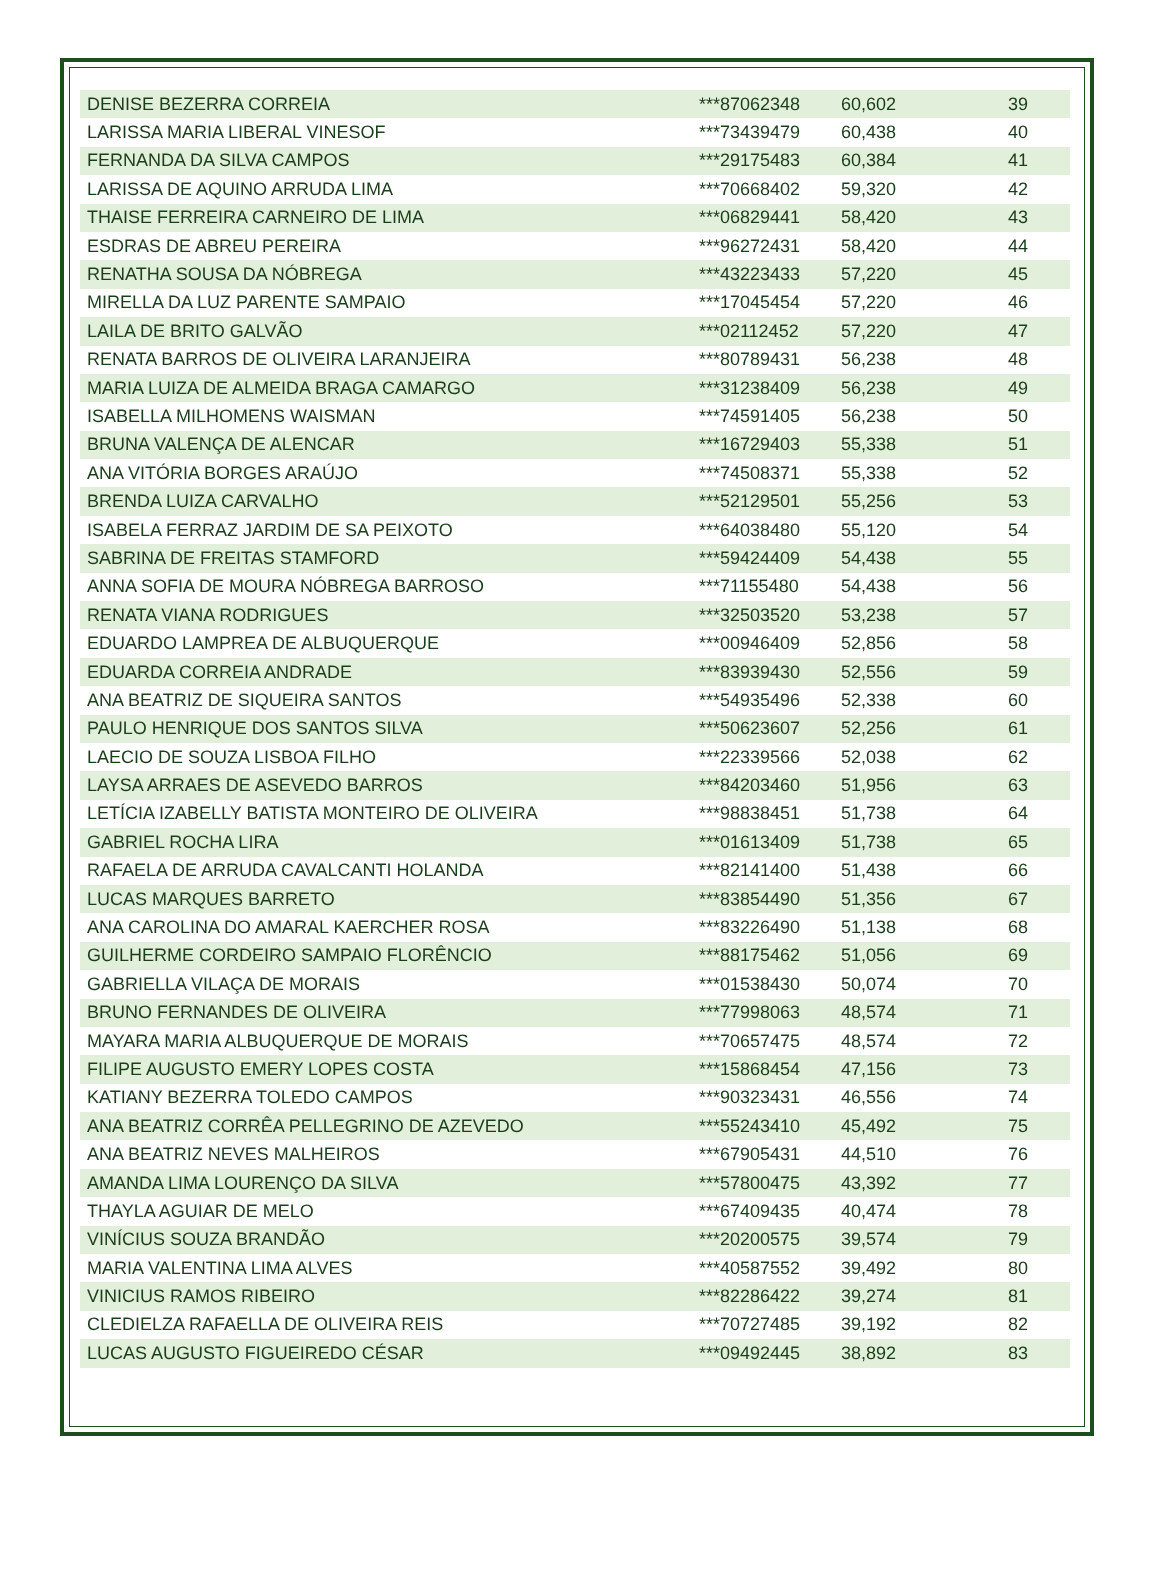| DENISE BEZERRA CORREIA | ***87062348 | 60,602 | 39 |
| LARISSA MARIA LIBERAL VINESOF | ***73439479 | 60,438 | 40 |
| FERNANDA DA SILVA CAMPOS | ***29175483 | 60,384 | 41 |
| LARISSA DE AQUINO ARRUDA LIMA | ***70668402 | 59,320 | 42 |
| THAISE FERREIRA CARNEIRO DE LIMA | ***06829441 | 58,420 | 43 |
| ESDRAS DE ABREU PEREIRA | ***96272431 | 58,420 | 44 |
| RENATHA SOUSA DA NÓBREGA | ***43223433 | 57,220 | 45 |
| MIRELLA DA LUZ PARENTE SAMPAIO | ***17045454 | 57,220 | 46 |
| LAILA DE BRITO GALVÃO | ***02112452 | 57,220 | 47 |
| RENATA BARROS DE OLIVEIRA LARANJEIRA | ***80789431 | 56,238 | 48 |
| MARIA LUIZA DE ALMEIDA BRAGA CAMARGO | ***31238409 | 56,238 | 49 |
| ISABELLA MILHOMENS WAISMAN | ***74591405 | 56,238 | 50 |
| BRUNA VALENÇA DE ALENCAR | ***16729403 | 55,338 | 51 |
| ANA VITÓRIA BORGES ARAÚJO | ***74508371 | 55,338 | 52 |
| BRENDA LUIZA CARVALHO | ***52129501 | 55,256 | 53 |
| ISABELA FERRAZ JARDIM DE SA PEIXOTO | ***64038480 | 55,120 | 54 |
| SABRINA DE FREITAS STAMFORD | ***59424409 | 54,438 | 55 |
| ANNA SOFIA DE MOURA NÓBREGA BARROSO | ***71155480 | 54,438 | 56 |
| RENATA VIANA RODRIGUES | ***32503520 | 53,238 | 57 |
| EDUARDO LAMPREA DE ALBUQUERQUE | ***00946409 | 52,856 | 58 |
| EDUARDA CORREIA ANDRADE | ***83939430 | 52,556 | 59 |
| ANA BEATRIZ DE SIQUEIRA SANTOS | ***54935496 | 52,338 | 60 |
| PAULO HENRIQUE DOS SANTOS SILVA | ***50623607 | 52,256 | 61 |
| LAECIO DE SOUZA LISBOA FILHO | ***22339566 | 52,038 | 62 |
| LAYSA ARRAES DE ASEVEDO BARROS | ***84203460 | 51,956 | 63 |
| LETÍCIA IZABELLY BATISTA MONTEIRO DE OLIVEIRA | ***98838451 | 51,738 | 64 |
| GABRIEL ROCHA LIRA | ***01613409 | 51,738 | 65 |
| RAFAELA DE ARRUDA CAVALCANTI HOLANDA | ***82141400 | 51,438 | 66 |
| LUCAS MARQUES BARRETO | ***83854490 | 51,356 | 67 |
| ANA CAROLINA DO AMARAL KAERCHER ROSA | ***83226490 | 51,138 | 68 |
| GUILHERME CORDEIRO SAMPAIO FLORÊNCIO | ***88175462 | 51,056 | 69 |
| GABRIELLA VILAÇA DE MORAIS | ***01538430 | 50,074 | 70 |
| BRUNO FERNANDES DE OLIVEIRA | ***77998063 | 48,574 | 71 |
| MAYARA MARIA ALBUQUERQUE DE MORAIS | ***70657475 | 48,574 | 72 |
| FILIPE AUGUSTO EMERY LOPES COSTA | ***15868454 | 47,156 | 73 |
| KATIANY BEZERRA TOLEDO CAMPOS | ***90323431 | 46,556 | 74 |
| ANA BEATRIZ CORRÊA PELLEGRINO DE AZEVEDO | ***55243410 | 45,492 | 75 |
| ANA BEATRIZ NEVES MALHEIROS | ***67905431 | 44,510 | 76 |
| AMANDA LIMA LOURENÇO DA SILVA | ***57800475 | 43,392 | 77 |
| THAYLA AGUIAR DE MELO | ***67409435 | 40,474 | 78 |
| VINÍCIUS SOUZA BRANDÃO | ***20200575 | 39,574 | 79 |
| MARIA VALENTINA LIMA ALVES | ***40587552 | 39,492 | 80 |
| VINICIUS RAMOS RIBEIRO | ***82286422 | 39,274 | 81 |
| CLEDIELZA RAFAELLA DE OLIVEIRA REIS | ***70727485 | 39,192 | 82 |
| LUCAS AUGUSTO FIGUEIREDO CÉSAR | ***09492445 | 38,892 | 83 |